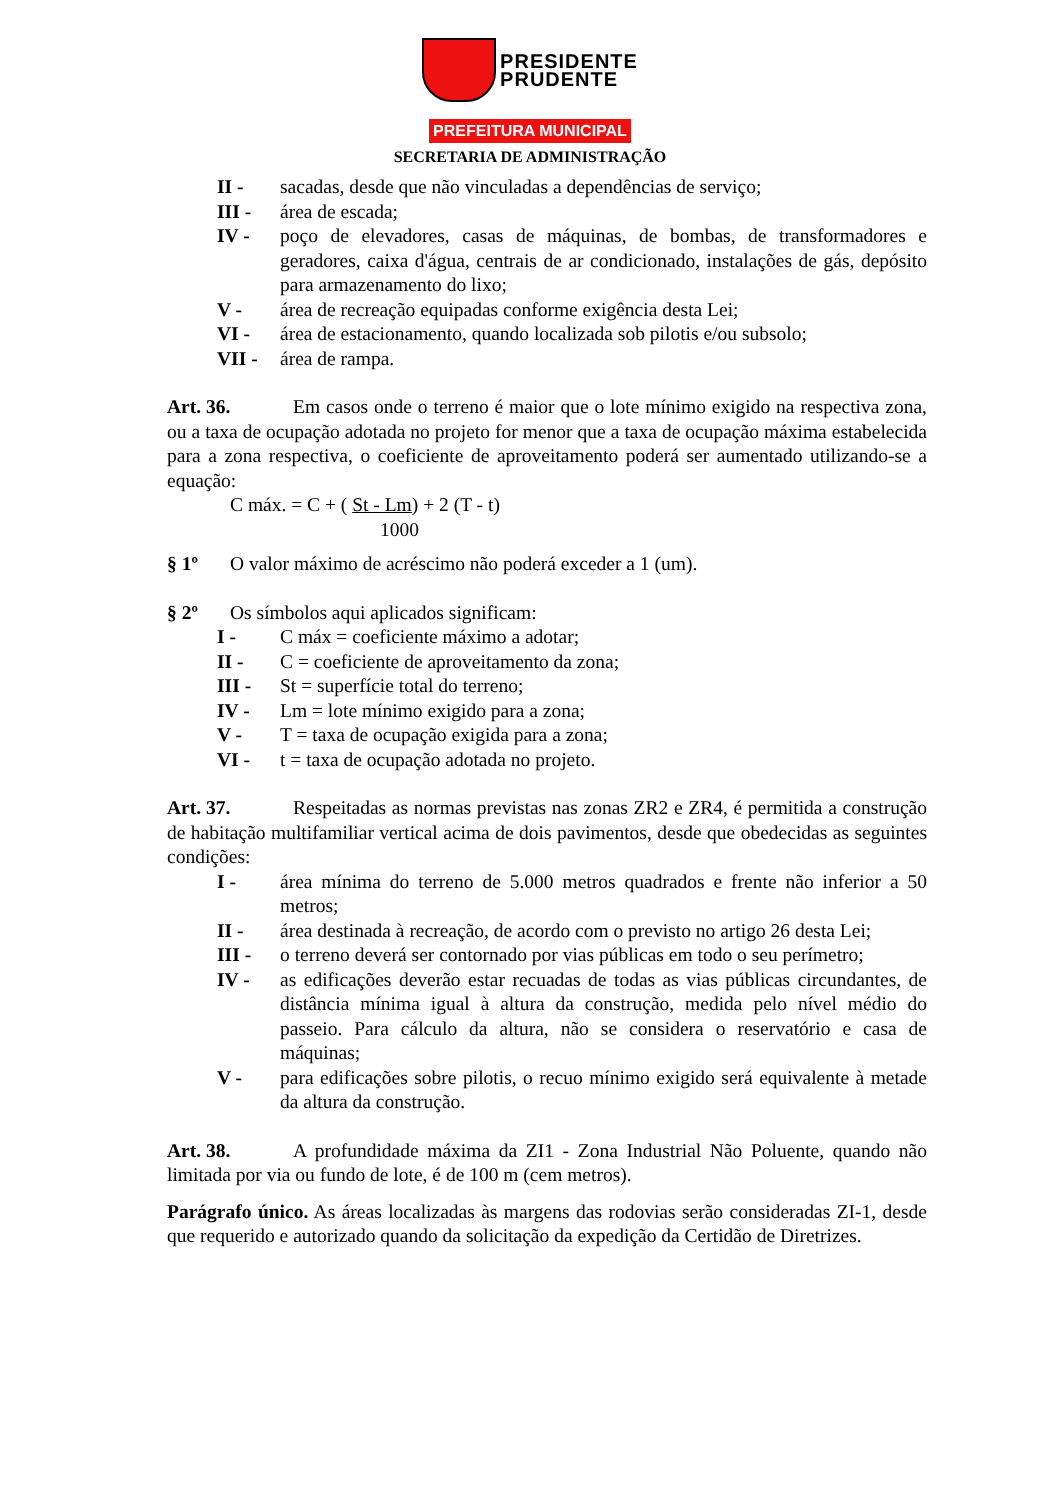PRESIDENTE
PRUDENTE
PREFEITURA MUNICIPAL
SECRETARIA DE ADMINISTRAÇÃO
II - sacadas, desde que não vinculadas a dependências de serviço;
III - área de escada;
IV - poço de elevadores, casas de máquinas, de bombas, de transformadores e geradores, caixa d'água, centrais de ar condicionado, instalações de gás, depósito para armazenamento do lixo;
V - área de recreação equipadas conforme exigência desta Lei;
VI - área de estacionamento, quando localizada sob pilotis e/ou subsolo;
VII - área de rampa.
Art. 36. Em casos onde o terreno é maior que o lote mínimo exigido na respectiva zona, ou a taxa de ocupação adotada no projeto for menor que a taxa de ocupação máxima estabelecida para a zona respectiva, o coeficiente de aproveitamento poderá ser aumentado utilizando-se a equação:
C máx. = C + ( St - Lm) + 2 (T - t)
1000
§ 1º O valor máximo de acréscimo não poderá exceder a 1 (um).
§ 2º Os símbolos aqui aplicados significam:
I - C máx = coeficiente máximo a adotar;
II - C = coeficiente de aproveitamento da zona;
III - St = superfície total do terreno;
IV - Lm = lote mínimo exigido para a zona;
V - T = taxa de ocupação exigida para a zona;
VI - t = taxa de ocupação adotada no projeto.
Art. 37. Respeitadas as normas previstas nas zonas ZR2 e ZR4, é permitida a construção de habitação multifamiliar vertical acima de dois pavimentos, desde que obedecidas as seguintes condições:
I - área mínima do terreno de 5.000 metros quadrados e frente não inferior a 50 metros;
II - área destinada à recreação, de acordo com o previsto no artigo 26 desta Lei;
III - o terreno deverá ser contornado por vias públicas em todo o seu perímetro;
IV - as edificações deverão estar recuadas de todas as vias públicas circundantes, de distância mínima igual à altura da construção, medida pelo nível médio do passeio. Para cálculo da altura, não se considera o reservatório e casa de máquinas;
V - para edificações sobre pilotis, o recuo mínimo exigido será equivalente à metade da altura da construção.
Art. 38. A profundidade máxima da ZI1 - Zona Industrial Não Poluente, quando não limitada por via ou fundo de lote, é de 100 m (cem metros).
Parágrafo único. As áreas localizadas às margens das rodovias serão consideradas ZI-1, desde que requerido e autorizado quando da solicitação da expedição da Certidão de Diretrizes.